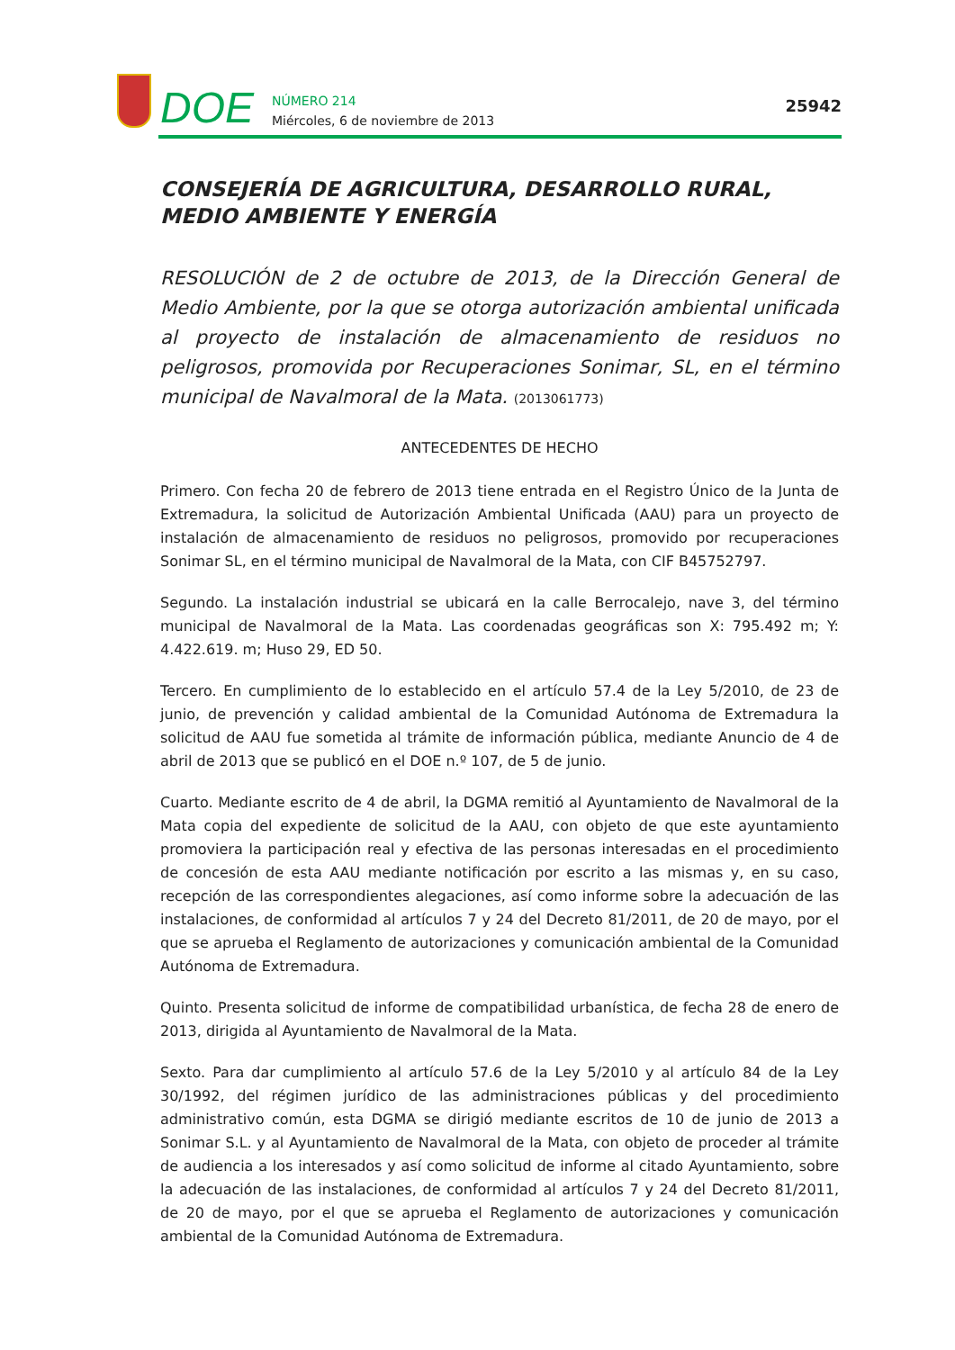DOE
NÚMERO 214
Miércoles, 6 de noviembre de 2013
25942
CONSEJERÍA DE AGRICULTURA, DESARROLLO RURAL, MEDIO AMBIENTE Y ENERGÍA
RESOLUCIÓN de 2 de octubre de 2013, de la Dirección General de Medio Ambiente, por la que se otorga autorización ambiental unificada al proyecto de instalación de almacenamiento de residuos no peligrosos, promovida por Recuperaciones Sonimar, SL, en el término municipal de Navalmoral de la Mata. (2013061773)
ANTECEDENTES DE HECHO
Primero. Con fecha 20 de febrero de 2013 tiene entrada en el Registro Único de la Junta de Extremadura, la solicitud de Autorización Ambiental Unificada (AAU) para un proyecto de instalación de almacenamiento de residuos no peligrosos, promovido por recuperaciones Sonimar SL, en el término municipal de Navalmoral de la Mata, con CIF B45752797.
Segundo. La instalación industrial se ubicará en la calle Berrocalejo, nave 3, del término municipal de Navalmoral de la Mata. Las coordenadas geográficas son X: 795.492 m; Y: 4.422.619. m; Huso 29, ED 50.
Tercero. En cumplimiento de lo establecido en el artículo 57.4 de la Ley 5/2010, de 23 de junio, de prevención y calidad ambiental de la Comunidad Autónoma de Extremadura la solicitud de AAU fue sometida al trámite de información pública, mediante Anuncio de 4 de abril de 2013 que se publicó en el DOE n.º 107, de 5 de junio.
Cuarto. Mediante escrito de 4 de abril, la DGMA remitió al Ayuntamiento de Navalmoral de la Mata copia del expediente de solicitud de la AAU, con objeto de que este ayuntamiento promoviera la participación real y efectiva de las personas interesadas en el procedimiento de concesión de esta AAU mediante notificación por escrito a las mismas y, en su caso, recepción de las correspondientes alegaciones, así como informe sobre la adecuación de las instalaciones, de conformidad al artículos 7 y 24 del Decreto 81/2011, de 20 de mayo, por el que se aprueba el Reglamento de autorizaciones y comunicación ambiental de la Comunidad Autónoma de Extremadura.
Quinto. Presenta solicitud de informe de compatibilidad urbanística, de fecha 28 de enero de 2013, dirigida al Ayuntamiento de Navalmoral de la Mata.
Sexto. Para dar cumplimiento al artículo 57.6 de la Ley 5/2010 y al artículo 84 de la Ley 30/1992, del régimen jurídico de las administraciones públicas y del procedimiento administrativo común, esta DGMA se dirigió mediante escritos de 10 de junio de 2013 a Sonimar S.L. y al Ayuntamiento de Navalmoral de la Mata, con objeto de proceder al trámite de audiencia a los interesados y así como solicitud de informe al citado Ayuntamiento, sobre la adecuación de las instalaciones, de conformidad al artículos 7 y 24 del Decreto 81/2011, de 20 de mayo, por el que se aprueba el Reglamento de autorizaciones y comunicación ambiental de la Comunidad Autónoma de Extremadura.